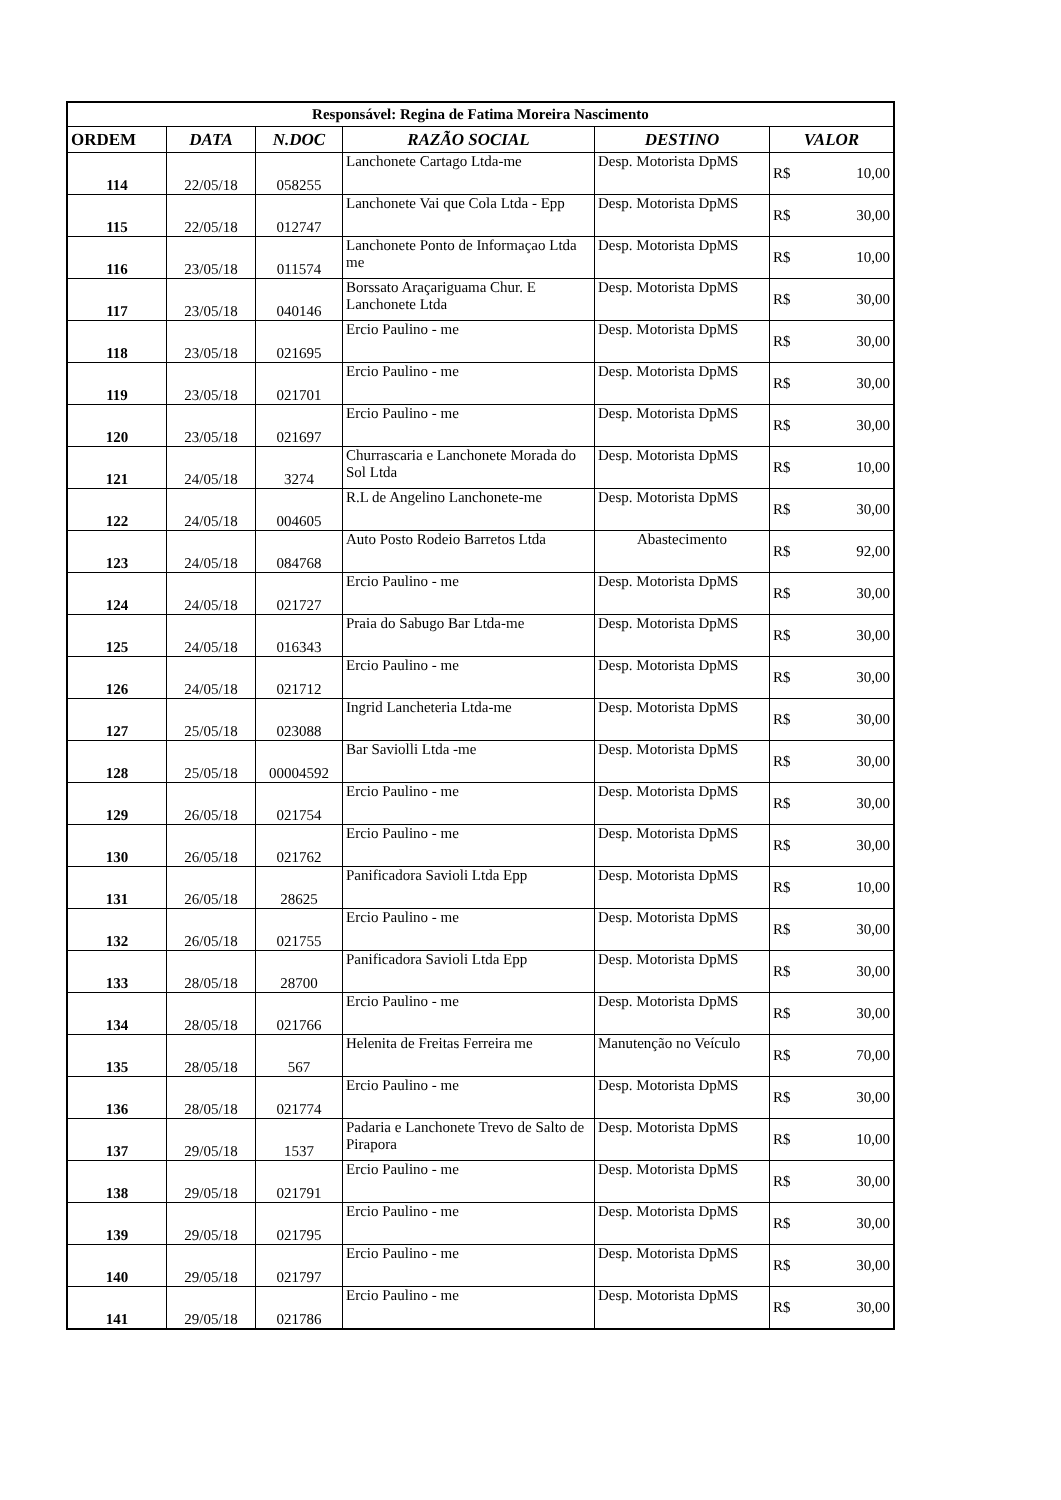| Responsável: Regina de Fatima Moreira Nascimento | | | | | |
| ORDEM | DATA | N.DOC | RAZÃO SOCIAL | DESTINO | VALOR |
| 114 | 22/05/18 | 058255 | Lanchonete Cartago Ltda-me | Desp. Motorista DpMS | R$ 10,00 |
| 115 | 22/05/18 | 012747 | Lanchonete Vai que Cola Ltda - Epp | Desp. Motorista DpMS | R$ 30,00 |
| 116 | 23/05/18 | 011574 | Lanchonete Ponto de Informaçao Ltda me | Desp. Motorista DpMS | R$ 10,00 |
| 117 | 23/05/18 | 040146 | Borssato Araçariguama Chur. E Lanchonete Ltda | Desp. Motorista DpMS | R$ 30,00 |
| 118 | 23/05/18 | 021695 | Ercio Paulino - me | Desp. Motorista DpMS | R$ 30,00 |
| 119 | 23/05/18 | 021701 | Ercio Paulino - me | Desp. Motorista DpMS | R$ 30,00 |
| 120 | 23/05/18 | 021697 | Ercio Paulino - me | Desp. Motorista DpMS | R$ 30,00 |
| 121 | 24/05/18 | 3274 | Churrascaria e Lanchonete Morada do Sol Ltda | Desp. Motorista DpMS | R$ 10,00 |
| 122 | 24/05/18 | 004605 | R.L de Angelino Lanchonete-me | Desp. Motorista DpMS | R$ 30,00 |
| 123 | 24/05/18 | 084768 | Auto Posto Rodeio Barretos Ltda | Abastecimento | R$ 92,00 |
| 124 | 24/05/18 | 021727 | Ercio Paulino - me | Desp. Motorista DpMS | R$ 30,00 |
| 125 | 24/05/18 | 016343 | Praia do Sabugo Bar Ltda-me | Desp. Motorista DpMS | R$ 30,00 |
| 126 | 24/05/18 | 021712 | Ercio Paulino - me | Desp. Motorista DpMS | R$ 30,00 |
| 127 | 25/05/18 | 023088 | Ingrid Lancheteria Ltda-me | Desp. Motorista DpMS | R$ 30,00 |
| 128 | 25/05/18 | 00004592 | Bar Saviolli Ltda -me | Desp. Motorista DpMS | R$ 30,00 |
| 129 | 26/05/18 | 021754 | Ercio Paulino - me | Desp. Motorista DpMS | R$ 30,00 |
| 130 | 26/05/18 | 021762 | Ercio Paulino - me | Desp. Motorista DpMS | R$ 30,00 |
| 131 | 26/05/18 | 28625 | Panificadora Savioli Ltda Epp | Desp. Motorista DpMS | R$ 10,00 |
| 132 | 26/05/18 | 021755 | Ercio Paulino - me | Desp. Motorista DpMS | R$ 30,00 |
| 133 | 28/05/18 | 28700 | Panificadora Savioli Ltda Epp | Desp. Motorista DpMS | R$ 30,00 |
| 134 | 28/05/18 | 021766 | Ercio Paulino - me | Desp. Motorista DpMS | R$ 30,00 |
| 135 | 28/05/18 | 567 | Helenita de Freitas Ferreira me | Manutenção no Veículo | R$ 70,00 |
| 136 | 28/05/18 | 021774 | Ercio Paulino - me | Desp. Motorista DpMS | R$ 30,00 |
| 137 | 29/05/18 | 1537 | Padaria e Lanchonete Trevo de Salto de Pirapora | Desp. Motorista DpMS | R$ 10,00 |
| 138 | 29/05/18 | 021791 | Ercio Paulino - me | Desp. Motorista DpMS | R$ 30,00 |
| 139 | 29/05/18 | 021795 | Ercio Paulino - me | Desp. Motorista DpMS | R$ 30,00 |
| 140 | 29/05/18 | 021797 | Ercio Paulino - me | Desp. Motorista DpMS | R$ 30,00 |
| 141 | 29/05/18 | 021786 | Ercio Paulino - me | Desp. Motorista DpMS | R$ 30,00 |